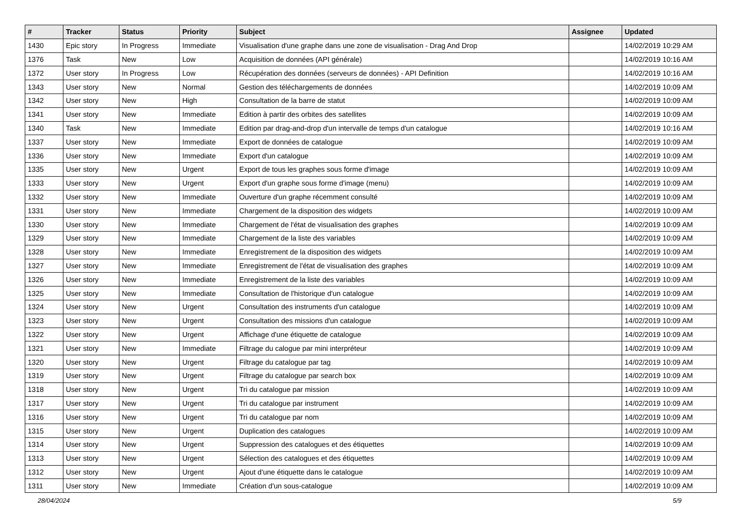| # | Tracker | Status | Priority | Subject | Assignee | Updated |
| --- | --- | --- | --- | --- | --- | --- |
| 1430 | Epic story | In Progress | Immediate | Visualisation d'une graphe dans une zone de visualisation - Drag And Drop | | 14/02/2019 10:29 AM |
| 1376 | Task | New | Low | Acquisition de données (API générale) | | 14/02/2019 10:16 AM |
| 1372 | User story | In Progress | Low | Récupération des données (serveurs de données) - API Definition | | 14/02/2019 10:16 AM |
| 1343 | User story | New | Normal | Gestion des téléchargements de données | | 14/02/2019 10:09 AM |
| 1342 | User story | New | High | Consultation de la barre de statut | | 14/02/2019 10:09 AM |
| 1341 | User story | New | Immediate | Edition à partir des orbites des satellites | | 14/02/2019 10:09 AM |
| 1340 | Task | New | Immediate | Edition par drag-and-drop d'un intervalle de temps d'un catalogue | | 14/02/2019 10:16 AM |
| 1337 | User story | New | Immediate | Export de données de catalogue | | 14/02/2019 10:09 AM |
| 1336 | User story | New | Immediate | Export d'un catalogue | | 14/02/2019 10:09 AM |
| 1335 | User story | New | Urgent | Export de tous les graphes sous forme d'image | | 14/02/2019 10:09 AM |
| 1333 | User story | New | Urgent | Export d'un graphe sous forme d'image (menu) | | 14/02/2019 10:09 AM |
| 1332 | User story | New | Immediate | Ouverture d'un graphe récemment consulté | | 14/02/2019 10:09 AM |
| 1331 | User story | New | Immediate | Chargement de la disposition des widgets | | 14/02/2019 10:09 AM |
| 1330 | User story | New | Immediate | Chargement de l'état de visualisation des graphes | | 14/02/2019 10:09 AM |
| 1329 | User story | New | Immediate | Chargement de la liste des variables | | 14/02/2019 10:09 AM |
| 1328 | User story | New | Immediate | Enregistrement de la disposition des widgets | | 14/02/2019 10:09 AM |
| 1327 | User story | New | Immediate | Enregistrement de l'état de visualisation des graphes | | 14/02/2019 10:09 AM |
| 1326 | User story | New | Immediate | Enregistrement de la liste des variables | | 14/02/2019 10:09 AM |
| 1325 | User story | New | Immediate | Consultation de l'historique d'un catalogue | | 14/02/2019 10:09 AM |
| 1324 | User story | New | Urgent | Consultation des instruments d'un catalogue | | 14/02/2019 10:09 AM |
| 1323 | User story | New | Urgent | Consultation des missions d'un catalogue | | 14/02/2019 10:09 AM |
| 1322 | User story | New | Urgent | Affichage d'une étiquette de catalogue | | 14/02/2019 10:09 AM |
| 1321 | User story | New | Immediate | Filtrage du calogue par mini interpréteur | | 14/02/2019 10:09 AM |
| 1320 | User story | New | Urgent | Filtrage du catalogue par tag | | 14/02/2019 10:09 AM |
| 1319 | User story | New | Urgent | Filtrage du catalogue par search box | | 14/02/2019 10:09 AM |
| 1318 | User story | New | Urgent | Tri du catalogue par mission | | 14/02/2019 10:09 AM |
| 1317 | User story | New | Urgent | Tri du catalogue par instrument | | 14/02/2019 10:09 AM |
| 1316 | User story | New | Urgent | Tri du catalogue par nom | | 14/02/2019 10:09 AM |
| 1315 | User story | New | Urgent | Duplication des catalogues | | 14/02/2019 10:09 AM |
| 1314 | User story | New | Urgent | Suppression des catalogues et des étiquettes | | 14/02/2019 10:09 AM |
| 1313 | User story | New | Urgent | Sélection des catalogues et des étiquettes | | 14/02/2019 10:09 AM |
| 1312 | User story | New | Urgent | Ajout d'une étiquette dans le catalogue | | 14/02/2019 10:09 AM |
| 1311 | User story | New | Immediate | Création d'un sous-catalogue | | 14/02/2019 10:09 AM |
28/04/2024 5/9